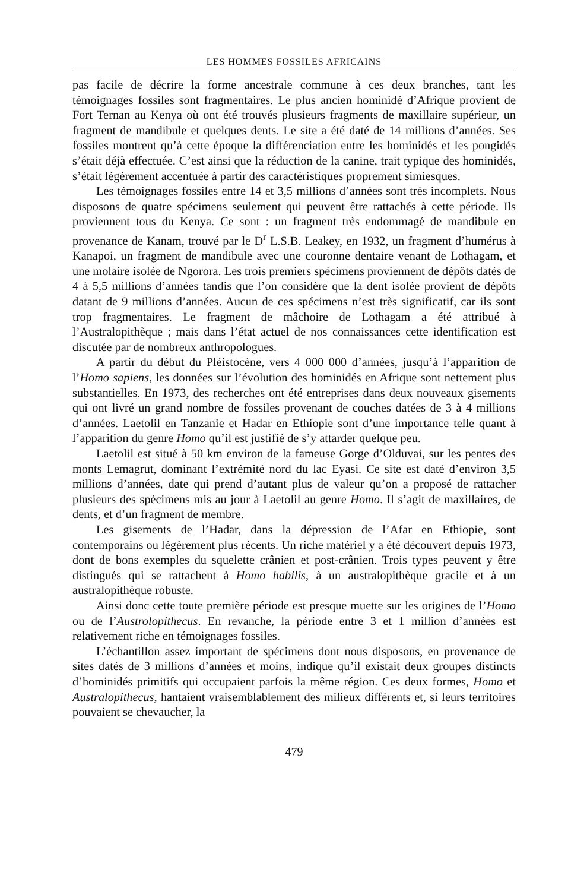LES HOMMES FOSSILES AFRICAINS
pas facile de décrire la forme ancestrale commune à ces deux branches, tant les témoignages fossiles sont fragmentaires. Le plus ancien hominidé d’Afrique provient de Fort Ternan au Kenya où ont été trouvés plusieurs fragments de maxillaire supérieur, un fragment de mandibule et quelques dents. Le site a été daté de 14 millions d’années. Ses fossiles montrent qu’à cette époque la différenciation entre les hominidés et les pongidés s’était déjà effectuée. C’est ainsi que la réduction de la canine, trait typique des hominidés, s’était légèrement accentuée à partir des caractéristiques proprement simiesques.
Les témoignages fossiles entre 14 et 3,5 millions d’années sont très incomplets. Nous disposons de quatre spécimens seulement qui peuvent être rattachés à cette période. Ils proviennent tous du Kenya. Ce sont : un fragment très endommagé de mandibule en provenance de Kanam, trouvé par le D<sup>r</sup> L.S.B. Leakey, en 1932, un fragment d’humérus à Kanapoi, un fragment de mandibule avec une couronne dentaire venant de Lothagam, et une molaire isolée de Ngorora. Les trois premiers spécimens proviennent de dépôts datés de 4 à 5,5 millions d’années tandis que l’on considère que la dent isolée provient de dépôts datant de 9 millions d’années. Aucun de ces spécimens n’est très significatif, car ils sont trop fragmentaires. Le fragment de mâchoire de Lothagam a été attribué à l’Australopithèque ; mais dans l’état actuel de nos connaissances cette identification est discutée par de nombreux anthropologues.
A partir du début du Pléistocène, vers 4 000 000 d’années, jusqu’à l’apparition de l’Homo sapiens, les données sur l’évolution des hominidés en Afrique sont nettement plus substantielles. En 1973, des recherches ont été entreprises dans deux nouveaux gisements qui ont livré un grand nombre de fossiles provenant de couches datées de 3 à 4 millions d’années. Laetolil en Tanzanie et Hadar en Ethiopie sont d’une importance telle quant à l’apparition du genre Homo qu’il est justifié de s’y attarder quelque peu.
Laetolil est situé à 50 km environ de la fameuse Gorge d’Olduvai, sur les pentes des monts Lemagrut, dominant l’extrémité nord du lac Eyasi. Ce site est daté d’environ 3,5 millions d’années, date qui prend d’autant plus de valeur qu’on a proposé de rattacher plusieurs des spécimens mis au jour à Laetolil au genre Homo. Il s’agit de maxillaires, de dents, et d’un fragment de membre.
Les gisements de l’Hadar, dans la dépression de l’Afar en Ethiopie, sont contemporains ou légèrement plus récents. Un riche matériel y a été découvert depuis 1973, dont de bons exemples du squelette crânien et post-crânien. Trois types peuvent y être distingués qui se rattachent à Homo habilis, à un australopithèque gracile et à un australopithèque robuste.
Ainsi donc cette toute première période est presque muette sur les origines de l’Homo ou de l’Austrolopithecus. En revanche, la période entre 3 et 1 million d’années est relativement riche en témoignages fossiles.
L’échantillon assez important de spécimens dont nous disposons, en provenance de sites datés de 3 millions d’années et moins, indique qu’il existait deux groupes distincts d’hominidés primitifs qui occupaient parfois la même région. Ces deux formes, Homo et Australopithecus, hantaient vraisemblablement des milieux différents et, si leurs territoires pouvaient se chevaucher, la
479